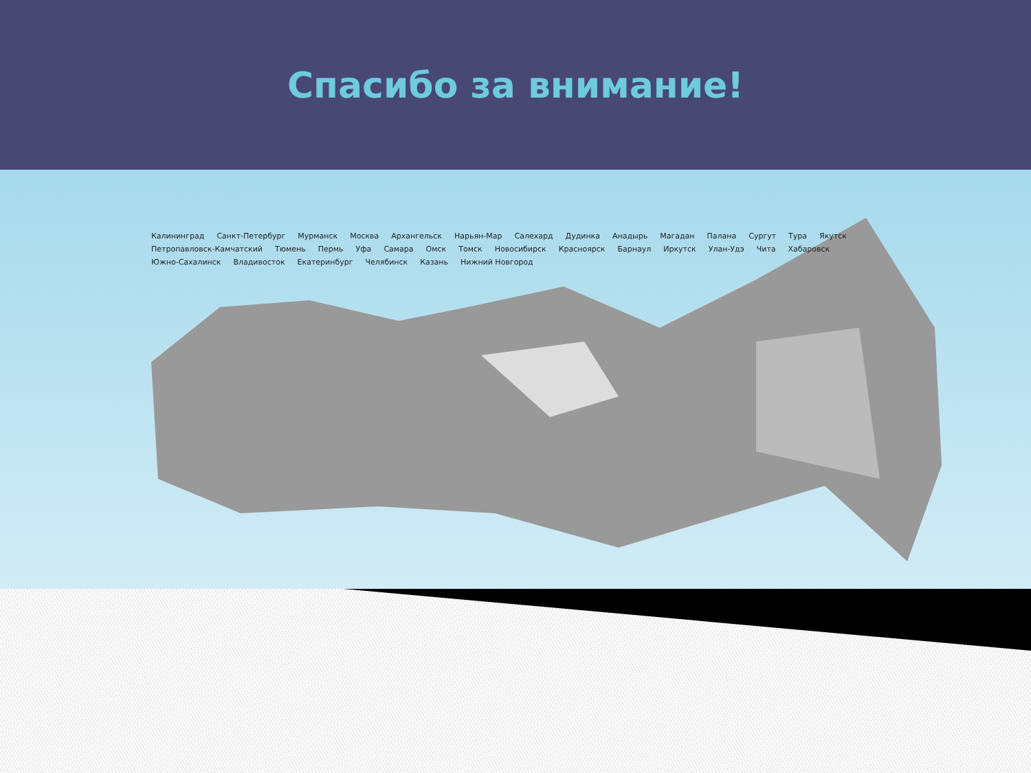Спасибо за внимание!
Калининград Санкт-Петербург Мурманск Москва Архангельск Нарьян-Мар Салехард Дудинка Анадырь Магадан Палана Сургут Тура Якутск Петропавловск-Камчатский Тюмень Пермь Уфа Самара Омск Томск Новосибирск Красноярск Барнаул Иркутск Улан-Удэ Чита Хабаровск Южно-Сахалинск Владивосток Екатеринбург Челябинск Казань Нижний Новгород